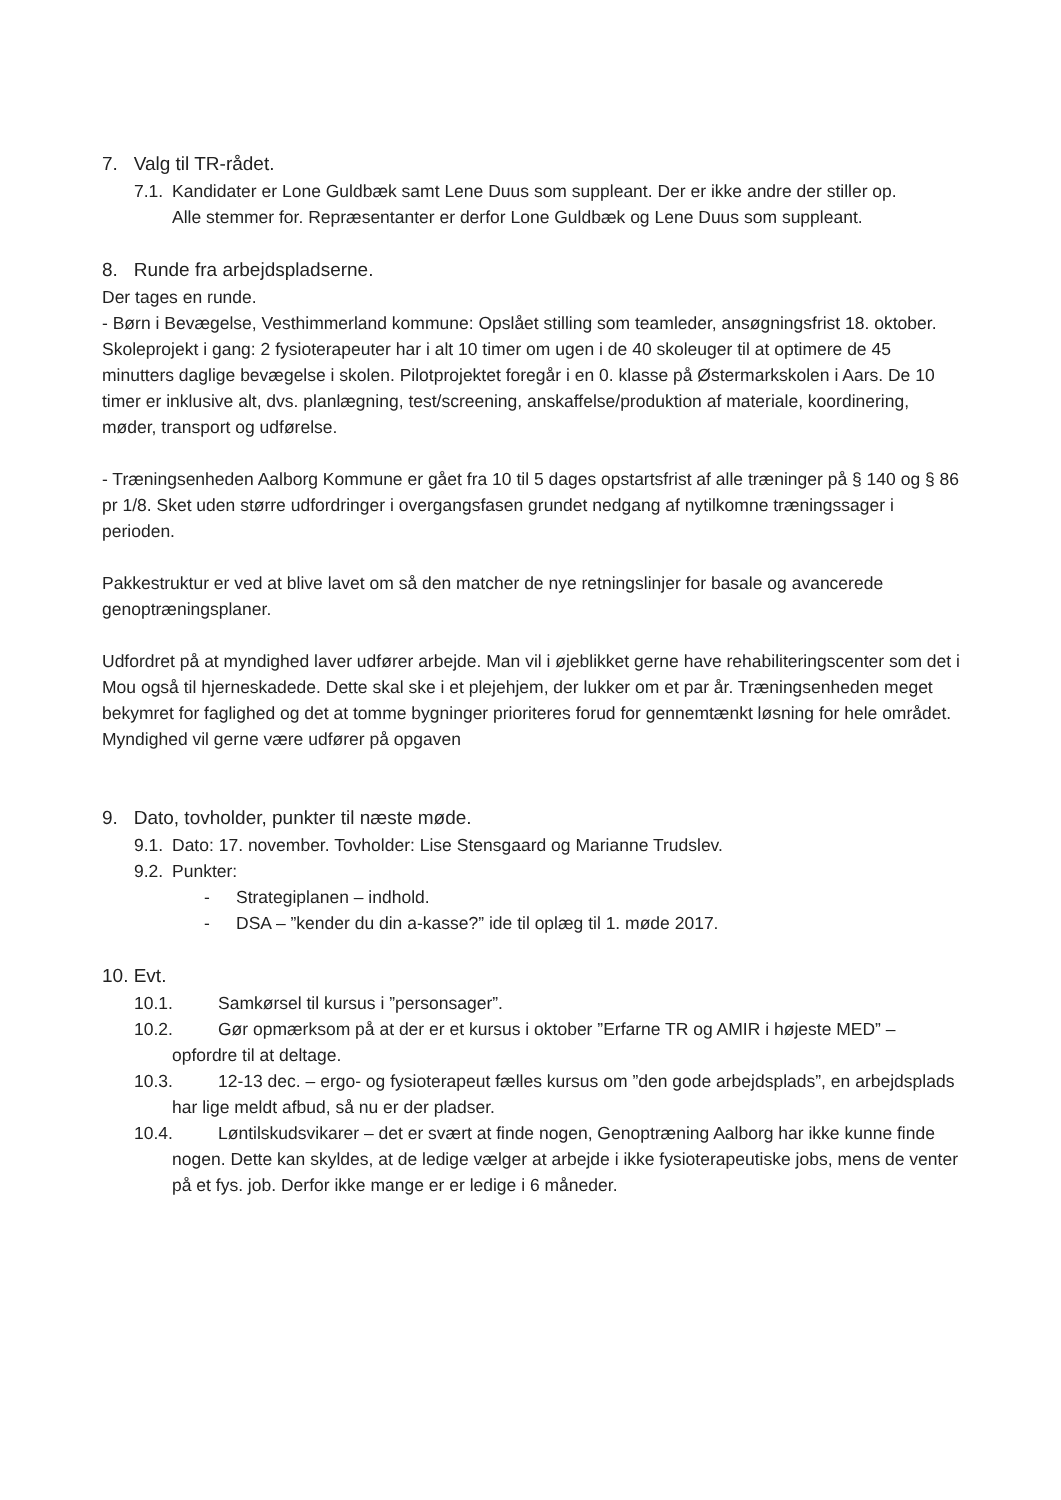7. Valg til TR-rådet.
7.1. Kandidater er Lone Guldbæk samt Lene Duus som suppleant. Der er ikke andre der stiller op.
Alle stemmer for. Repræsentanter er derfor Lone Guldbæk og Lene Duus som suppleant.
8. Runde fra arbejdspladserne.
Der tages en runde.
- Børn i Bevægelse, Vesthimmerland kommune: Opslået stilling som teamleder, ansøgningsfrist 18. oktober.
Skoleprojekt i gang: 2 fysioterapeuter har i alt 10 timer om ugen i de 40 skoleuger til at optimere de 45 minutters daglige bevægelse i skolen. Pilotprojektet foregår i en 0. klasse på Østermarkskolen i Aars. De 10 timer er inklusive alt, dvs. planlægning, test/screening, anskaffelse/produktion af materiale, koordinering, møder, transport og udførelse.
- Træningsenheden Aalborg Kommune er gået fra 10 til 5 dages opstartsfrist af alle træninger på § 140 og § 86 pr 1/8. Sket uden større udfordringer i overgangsfasen grundet nedgang af nytilkomne træningssager i perioden.
Pakkestruktur er ved at blive lavet om så den matcher de nye retningslinjer for basale og avancerede genoptræningsplaner.
Udfordret på at myndighed laver udfører arbejde. Man vil i øjeblikket gerne have rehabiliteringscenter som det i Mou også til hjerneskadede. Dette skal ske i et plejehjem, der lukker om et par år. Træningsenheden meget bekymret for faglighed og det at tomme bygninger prioriteres forud for gennemtænkt løsning for hele området. Myndighed vil gerne være udfører på opgaven
9. Dato, tovholder, punkter til næste møde.
9.1. Dato: 17. november. Tovholder: Lise Stensgaard og Marianne Trudslev.
9.2. Punkter:
- Strategiplanen – indhold.
- DSA – ”kender du din a-kasse?” ide til oplæg til 1. møde 2017.
10. Evt.
10.1. Samkørsel til kursus i ”personsager”.
10.2. Gør opmærksom på at der er et kursus i oktober ”Erfarne TR og AMIR i højeste MED” – opfordre til at deltage.
10.3. 12-13 dec. – ergo- og fysioterapeut fælles kursus om ”den gode arbejdsplads”, en arbejdsplads har lige meldt afbud, så nu er der pladser.
10.4. Løntilskudsvikarer – det er svært at finde nogen, Genoptræning Aalborg har ikke kunne finde nogen. Dette kan skyldes, at de ledige vælger at arbejde i ikke fysioterapeutiske jobs, mens de venter på et fys. job. Derfor ikke mange er er ledige i 6 måneder.